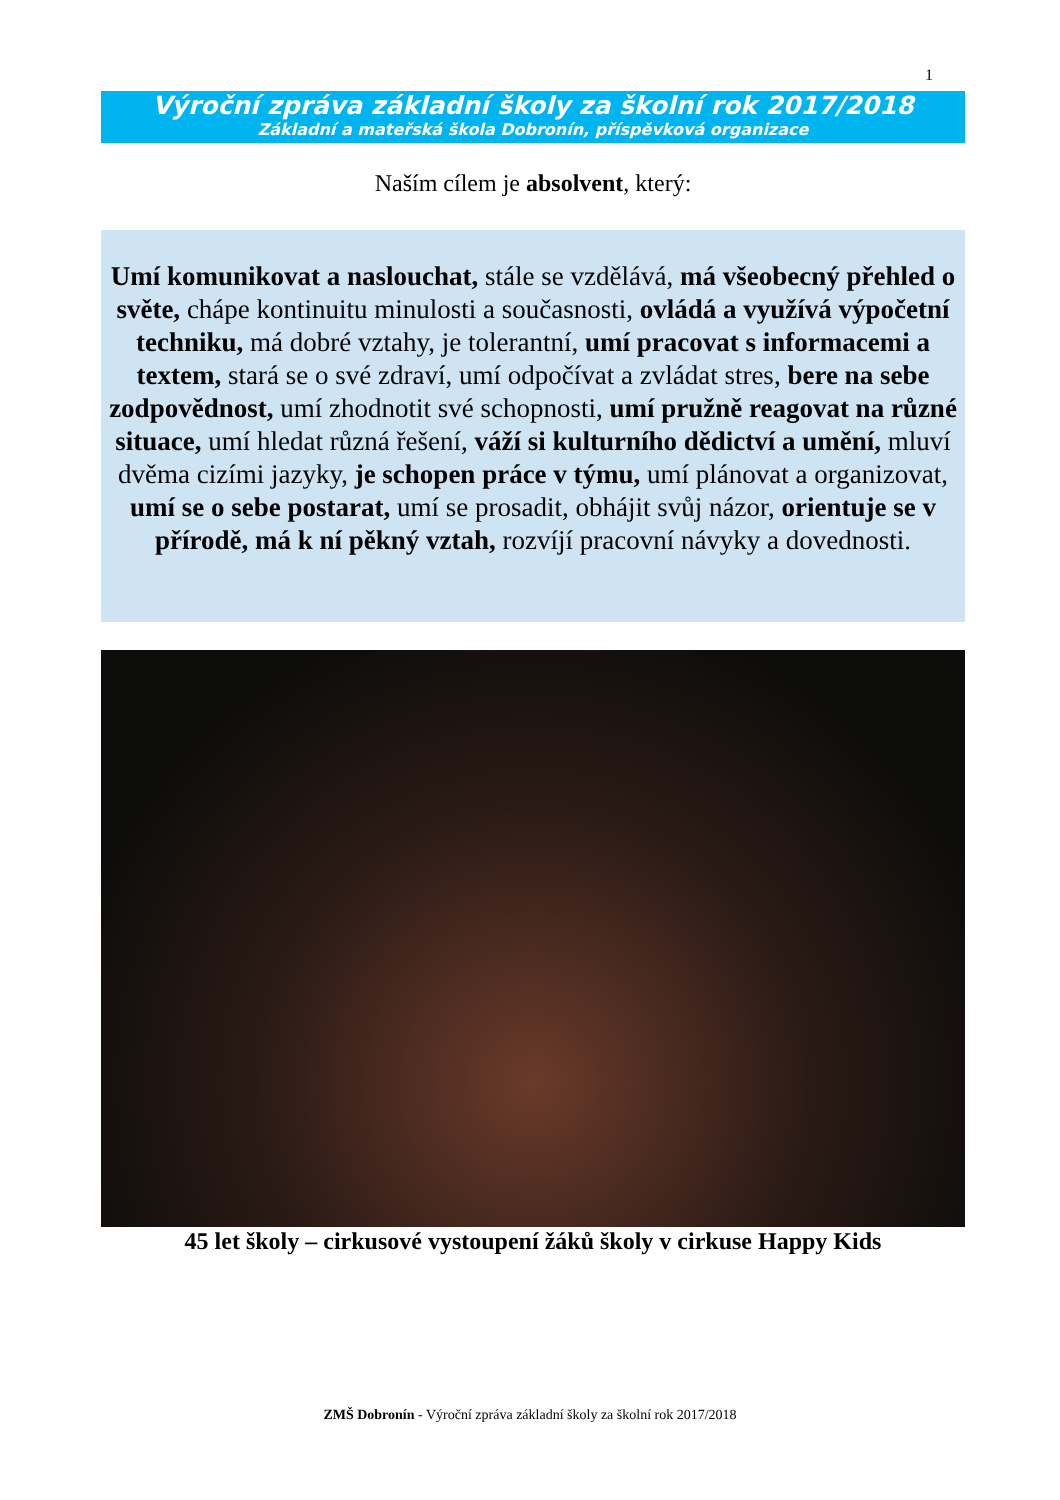1
Výroční zpráva základní školy za školní rok 2017/2018
Základní a mateřská škola Dobronín, příspěvková organizace
Naším cílem je absolvent, který:
Umí komunikovat a naslouchat, stále se vzdělává, má všeobecný přehled o světe, chápe kontinuitu minulosti a současnosti, ovládá a využívá výpočetní techniku, má dobré vztahy, je tolerantní, umí pracovat s informacemi a textem, stará se o své zdraví, umí odpočívat a zvládat stres, bere na sebe zodpovědnost, umí zhodnotit své schopnosti, umí pružně reagovat na různé situace, umí hledat různá řešení, váží si kulturního dědictví a umění, mluví dvěma cizími jazyky, je schopen práce v týmu, umí plánovat a organizovat, umí se o sebe postarat, umí se prosadit, obhájit svůj názor, orientuje se v přírodě, má k ní pěkný vztah, rozvíjí pracovní návyky a dovednosti.
45 let školy – cirkusové vystoupení žáků školy v cirkuse Happy Kids
ZMŠ Dobronín - Výroční zpráva základní školy za školní rok 2017/2018